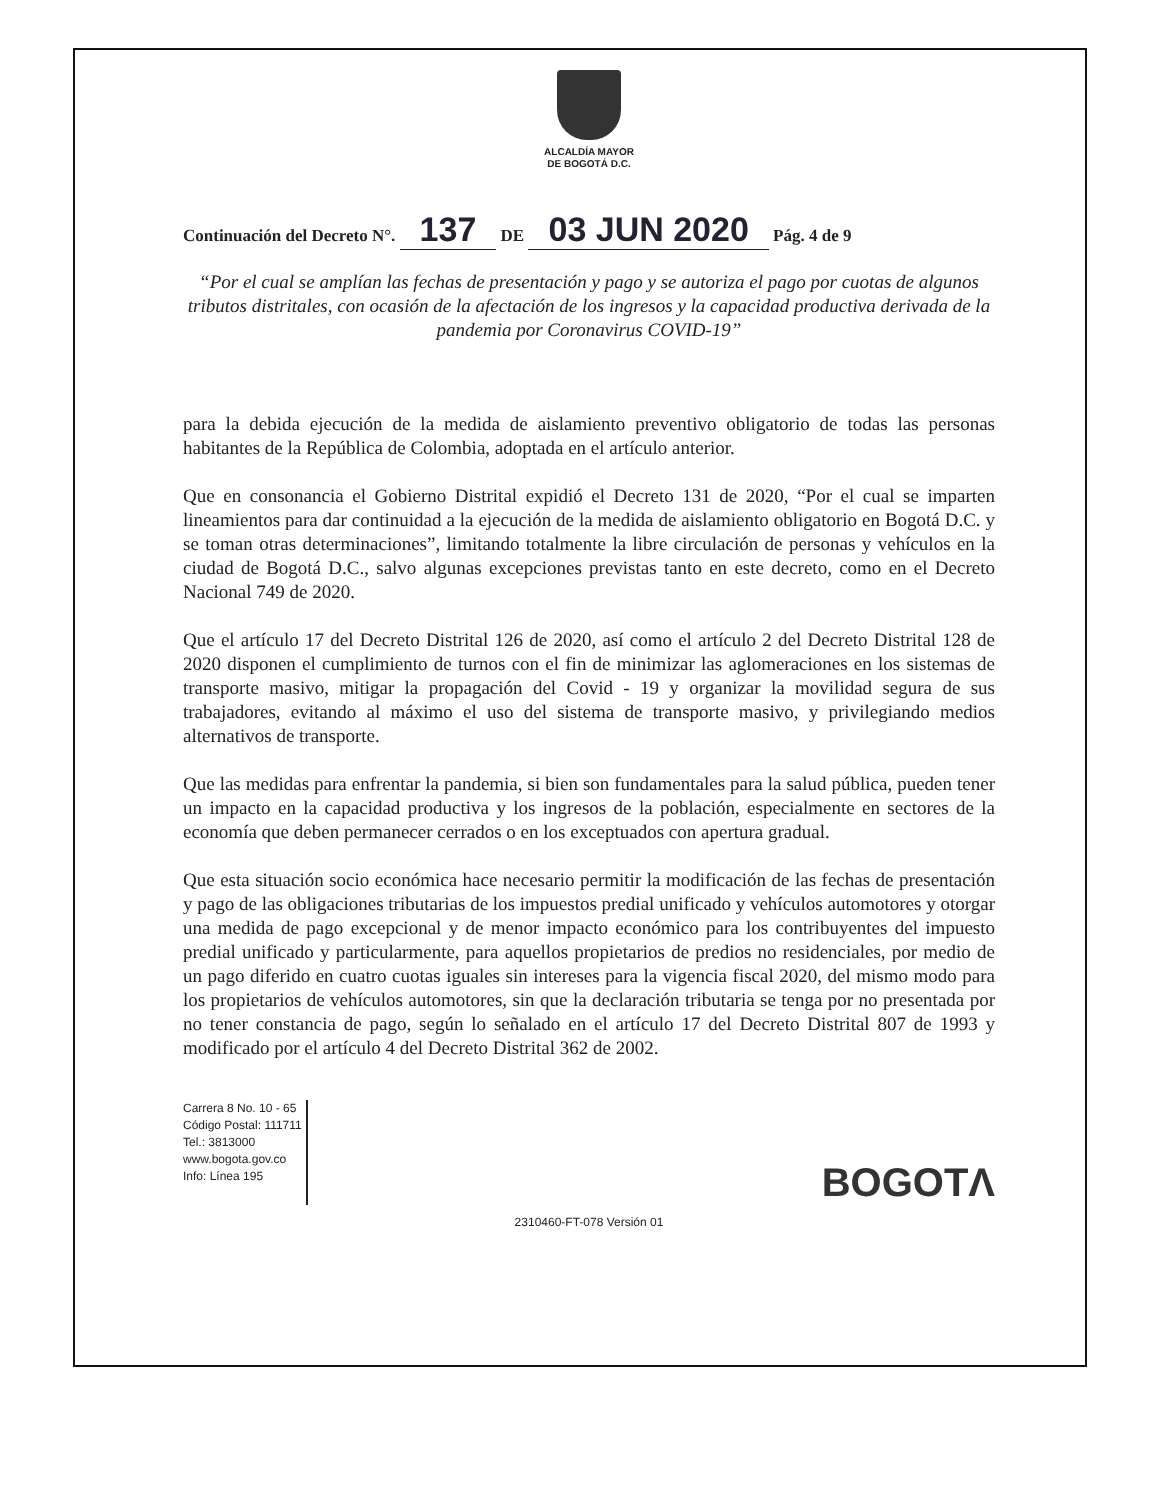ALCALDÍA MAYOR
DE BOGOTÁ D.C.
Continuación del Decreto N°. 137 DE 03 JUN 2020 Pág. 4 de 9
“Por el cual se amplían las fechas de presentación y pago y se autoriza el pago por cuotas de algunos tributos distritales, con ocasión de la afectación de los ingresos y la capacidad productiva derivada de la pandemia por Coronavirus COVID-19”
para la debida ejecución de la medida de aislamiento preventivo obligatorio de todas las personas habitantes de la República de Colombia, adoptada en el artículo anterior.
Que en consonancia el Gobierno Distrital expidió el Decreto 131 de 2020, “Por el cual se imparten lineamientos para dar continuidad a la ejecución de la medida de aislamiento obligatorio en Bogotá D.C. y se toman otras determinaciones”, limitando totalmente la libre circulación de personas y vehículos en la ciudad de Bogotá D.C., salvo algunas excepciones previstas tanto en este decreto, como en el Decreto Nacional 749 de 2020.
Que el artículo 17 del Decreto Distrital 126 de 2020, así como el artículo 2 del Decreto Distrital 128 de 2020 disponen el cumplimiento de turnos con el fin de minimizar las aglomeraciones en los sistemas de transporte masivo, mitigar la propagación del Covid - 19 y organizar la movilidad segura de sus trabajadores, evitando al máximo el uso del sistema de transporte masivo, y privilegiando medios alternativos de transporte.
Que las medidas para enfrentar la pandemia, si bien son fundamentales para la salud pública, pueden tener un impacto en la capacidad productiva y los ingresos de la población, especialmente en sectores de la economía que deben permanecer cerrados o en los exceptuados con apertura gradual.
Que esta situación socio económica hace necesario permitir la modificación de las fechas de presentación y pago de las obligaciones tributarias de los impuestos predial unificado y vehículos automotores y otorgar una medida de pago excepcional y de menor impacto económico para los contribuyentes del impuesto predial unificado y particularmente, para aquellos propietarios de predios no residenciales, por medio de un pago diferido en cuatro cuotas iguales sin intereses para la vigencia fiscal 2020, del mismo modo para los propietarios de vehículos automotores, sin que la declaración tributaria se tenga por no presentada por no tener constancia de pago, según lo señalado en el artículo 17 del Decreto Distrital 807 de 1993 y modificado por el artículo 4 del Decreto Distrital 362 de 2002.
Carrera 8 No. 10 - 65
Código Postal: 111711
Tel.: 3813000
www.bogota.gov.co
Info: Línea 195
BOGOTΛ
2310460-FT-078 Versión 01